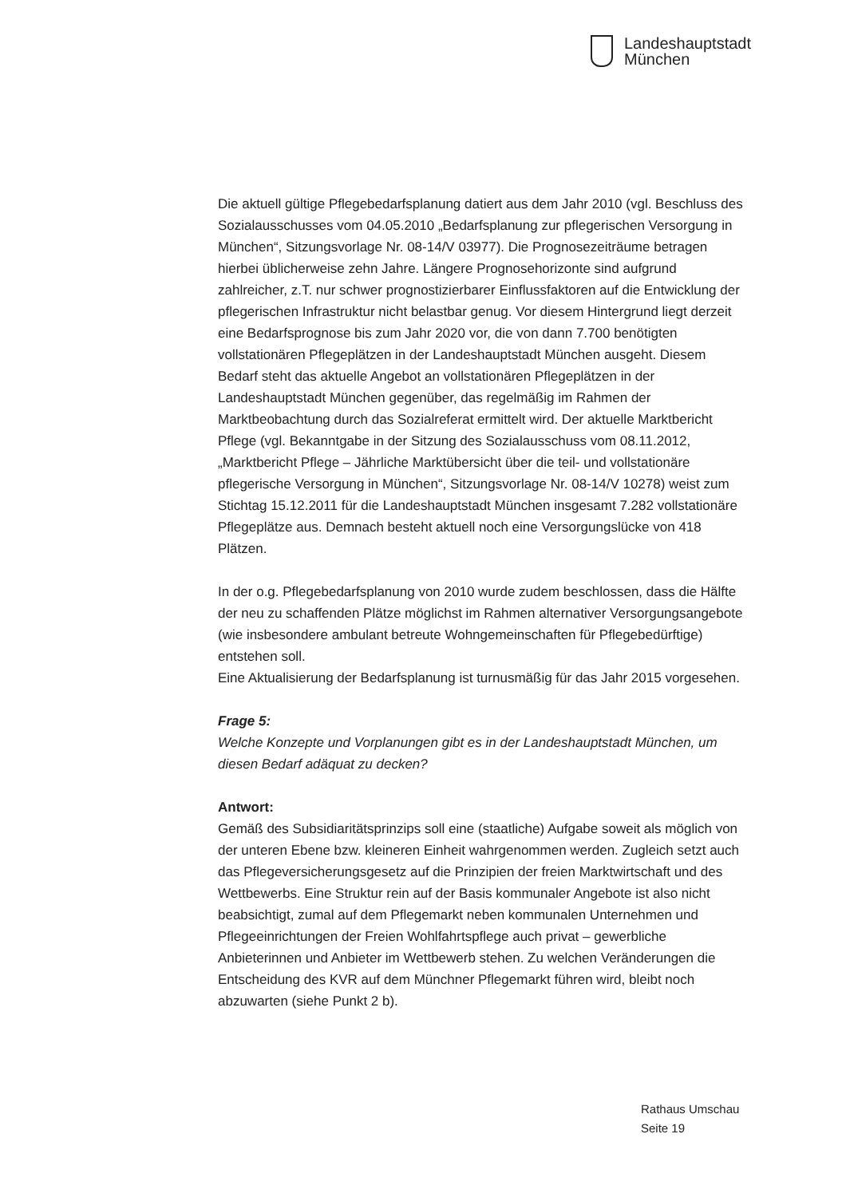Landeshauptstadt
München
Die aktuell gültige Pflegebedarfsplanung datiert aus dem Jahr 2010 (vgl. Beschluss des Sozialausschusses vom 04.05.2010 „Bedarfsplanung zur pflegerischen Versorgung in München“, Sitzungsvorlage Nr. 08-14/V 03977). Die Prognosezeiträume betragen hierbei üblicherweise zehn Jahre. Längere Prognosehorizonte sind aufgrund zahlreicher, z.T. nur schwer prognostizierbarer Einflussfaktoren auf die Entwicklung der pflegerischen Infrastruktur nicht belastbar genug. Vor diesem Hintergrund liegt derzeit eine Bedarfsprognose bis zum Jahr 2020 vor, die von dann 7.700 benötigten vollstationären Pflegeplätzen in der Landeshauptstadt München ausgeht. Diesem Bedarf steht das aktuelle Angebot an vollstationären Pflegeplätzen in der Landeshauptstadt München gegenüber, das regelmäßig im Rahmen der Marktbeobachtung durch das Sozialreferat ermittelt wird. Der aktuelle Marktbericht Pflege (vgl. Bekanntgabe in der Sitzung des Sozialausschuss vom 08.11.2012, „Marktbericht Pflege – Jährliche Marktübersicht über die teil- und vollstationäre pflegerische Versorgung in München“, Sitzungsvorlage Nr. 08-14/V 10278) weist zum Stichtag 15.12.2011 für die Landeshauptstadt München insgesamt 7.282 vollstationäre Pflegeplätze aus. Demnach besteht aktuell noch eine Versorgungslücke von 418 Plätzen.
In der o.g. Pflegebedarfsplanung von 2010 wurde zudem beschlossen, dass die Hälfte der neu zu schaffenden Plätze möglichst im Rahmen alternativer Versorgungsangebote (wie insbesondere ambulant betreute Wohngemeinschaften für Pflegebedürftige) entstehen soll.
Eine Aktualisierung der Bedarfsplanung ist turnusmäßig für das Jahr 2015 vorgesehen.
Frage 5:
Welche Konzepte und Vorplanungen gibt es in der Landeshauptstadt München, um diesen Bedarf adäquat zu decken?
Antwort:
Gemäß des Subsidiaritätsprinzips soll eine (staatliche) Aufgabe soweit als möglich von der unteren Ebene bzw. kleineren Einheit wahrgenommen werden. Zugleich setzt auch das Pflegeversicherungsgesetz auf die Prinzipien der freien Marktwirtschaft und des Wettbewerbs. Eine Struktur rein auf der Basis kommunaler Angebote ist also nicht beabsichtigt, zumal auf dem Pflegemarkt neben kommunalen Unternehmen und Pflegeeinrichtungen der Freien Wohlfahrtspflege auch privat – gewerbliche Anbieterinnen und Anbieter im Wettbewerb stehen. Zu welchen Veränderungen die Entscheidung des KVR auf dem Münchner Pflegemarkt führen wird, bleibt noch abzuwarten (siehe Punkt 2 b).
Rathaus Umschau
Seite 19